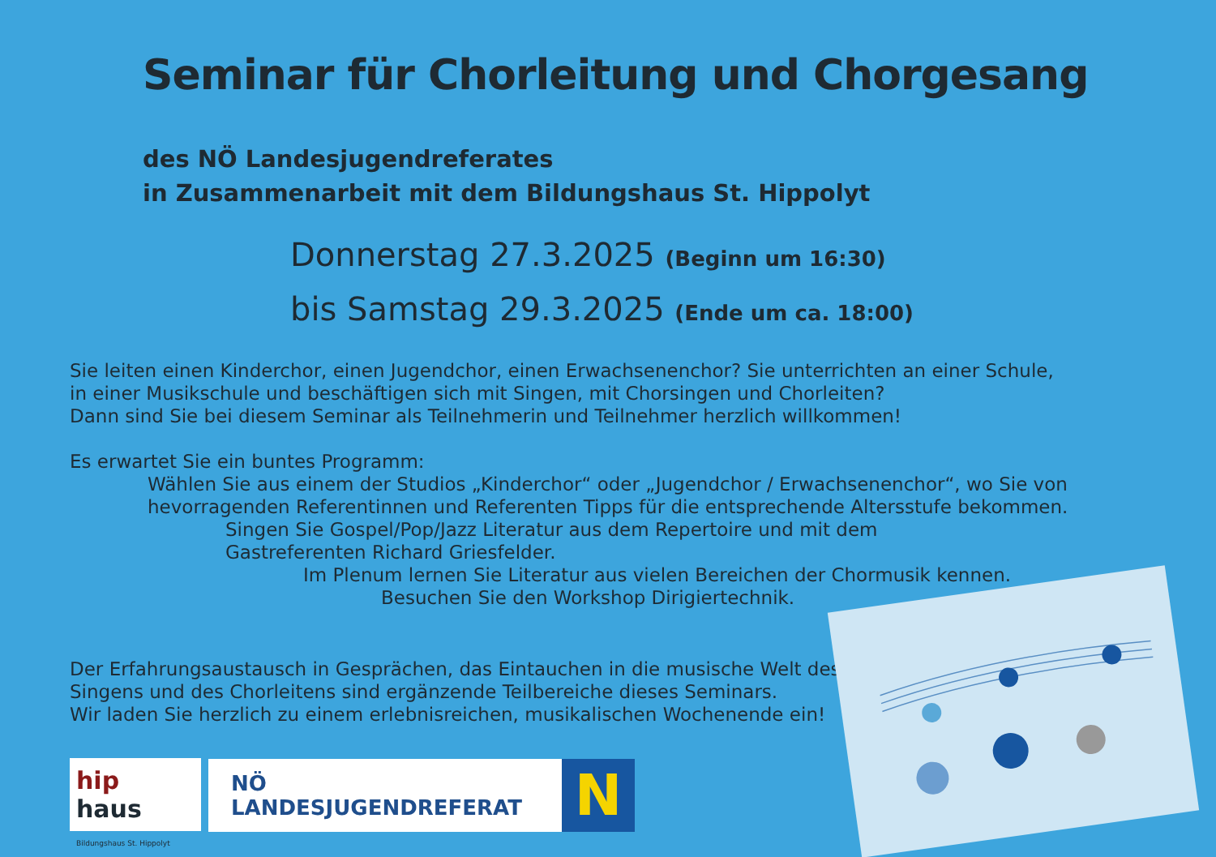Seminar für Chorleitung und Chorgesang
des NÖ Landesjugendreferates
in Zusammenarbeit mit dem Bildungshaus St. Hippolyt
Donnerstag 27.3.2025 (Beginn um 16:30)
bis Samstag 29.3.2025 (Ende um ca. 18:00)
Sie leiten einen Kinderchor, einen Jugendchor, einen Erwachsenenchor? Sie unterrichten an einer Schule,
in einer Musikschule und beschäftigen sich mit Singen, mit Chorsingen und Chorleiten?
Dann sind Sie bei diesem Seminar als Teilnehmerin und Teilnehmer herzlich willkommen!
Es erwartet Sie ein buntes Programm:
Wählen Sie aus einem der Studios „Kinderchor“ oder „Jugendchor / Erwachsenenchor“, wo Sie von hevorragenden Referentinnen und Referenten Tipps für die entsprechende Altersstufe bekommen.
Singen Sie Gospel/Pop/Jazz Literatur aus dem Repertoire und mit dem
Gastreferenten Richard Griesfelder.
Im Plenum lernen Sie Literatur aus vielen Bereichen der Chormusik kennen.
Besuchen Sie den Workshop Dirigiertechnik.
Der Erfahrungsaustausch in Gesprächen, das Eintauchen in die musische Welt des
Singens und des Chorleitens sind ergänzende Teilbereiche dieses Seminars.
Wir laden Sie herzlich zu einem erlebnisreichen, musikalischen Wochenende ein!
hip
haus Bildungshaus St. Hippolyt
NÖ LANDESJUGENDREFERAT
N